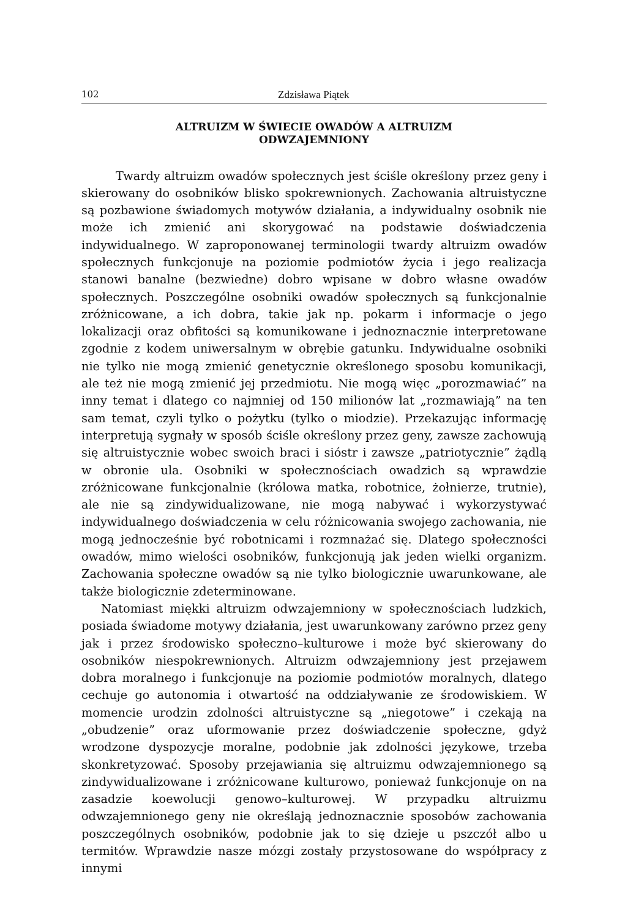102 Zdzisława Piątek
ALTRUIZM W ŚWIECIE OWADÓW A ALTRUIZM
ODWZAJEMNIONY
Twardy altruizm owadów społecznych jest ściśle określony przez geny i skierowany do osobników blisko spokrewnionych. Zachowania altruistyczne są pozbawione świadomych motywów działania, a indywidualny osobnik nie może ich zmienić ani skorygować na podstawie doświadczenia indywidualnego. W zaproponowanej terminologii twardy altruizm owadów społecznych funkcjonuje na poziomie podmiotów życia i jego realizacja stanowi banalne (bezwiedne) dobro wpisane w dobro własne owadów społecznych. Poszczególne osobniki owadów społecznych są funkcjonalnie zróżnicowane, a ich dobra, takie jak np. pokarm i informacje o jego lokalizacji oraz obfitości są komunikowane i jednoznacznie interpretowane zgodnie z kodem uniwersalnym w obrębie gatunku. Indywidualne osobniki nie tylko nie mogą zmienić genetycznie określonego sposobu komunikacji, ale też nie mogą zmienić jej przedmiotu. Nie mogą więc „porozmawiać” na inny temat i dlatego co najmniej od 150 milionów lat „rozmawiają” na ten sam temat, czyli tylko o pożytku (tylko o miodzie). Przekazując informację interpretują sygnały w sposób ściśle określony przez geny, zawsze zachowują się altruistycznie wobec swoich braci i sióstr i zawsze „patriotycznie” żądlą w obronie ula. Osobniki w społecznościach owadzich są wprawdzie zróżnicowane funkcjonalnie (królowa matka, robotnice, żołnierze, trutnie), ale nie są zindywidualizowane, nie mogą nabywać i wykorzystywać indywidualnego doświadczenia w celu różnicowania swojego zachowania, nie mogą jednocześnie być robotnicami i rozmnażać się. Dlatego społeczności owadów, mimo wielości osobników, funkcjonują jak jeden wielki organizm. Zachowania społeczne owadów są nie tylko biologicznie uwarunkowane, ale także biologicznie zdeterminowane.
Natomiast miękki altruizm odwzajemniony w społecznościach ludzkich, posiada świadome motywy działania, jest uwarunkowany zarówno przez geny jak i przez środowisko społeczno–kulturowe i może być skierowany do osobników niespokrewnionych. Altruizm odwzajemniony jest przejawem dobra moralnego i funkcjonuje na poziomie podmiotów moralnych, dlatego cechuje go autonomia i otwartość na oddziaływanie ze środowiskiem. W momencie urodzin zdolności altruistyczne są „niegotowe” i czekają na „obudzenie” oraz uformowanie przez doświadczenie społeczne, gdyż wrodzone dyspozycje moralne, podobnie jak zdolności językowe, trzeba skonkretyzować. Sposoby przejawiania się altruizmu odwzajemnionego są zindywidualizowane i zróżnicowane kulturowo, ponieważ funkcjonuje on na zasadzie koewolucji genowo–kulturowej. W przypadku altruizmu odwzajemnionego geny nie określają jednoznacznie sposobów zachowania poszczególnych osobników, podobnie jak to się dzieje u pszczół albo u termitów. Wprawdzie nasze mózgi zostały przystosowane do współpracy z innymi